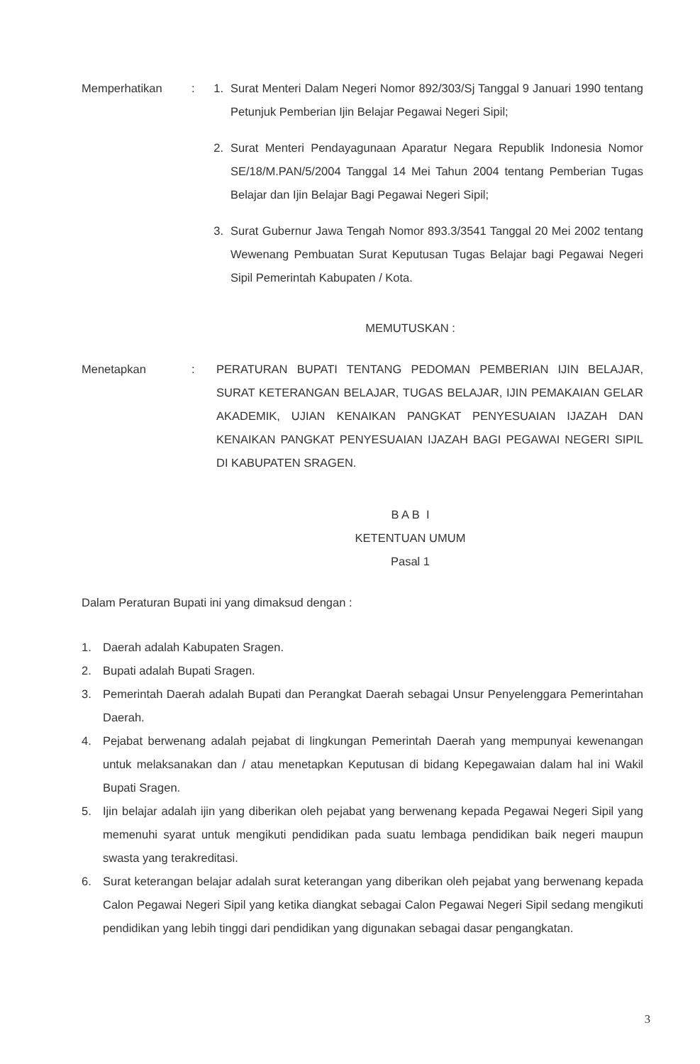Memperhatikan : 1. Surat Menteri Dalam Negeri Nomor 892/303/Sj Tanggal 9 Januari 1990 tentang Petunjuk Pemberian Ijin Belajar Pegawai Negeri Sipil;
2. Surat Menteri Pendayagunaan Aparatur Negara Republik Indonesia Nomor SE/18/M.PAN/5/2004 Tanggal 14 Mei Tahun 2004 tentang Pemberian Tugas Belajar dan Ijin Belajar Bagi Pegawai Negeri Sipil;
3. Surat Gubernur Jawa Tengah Nomor 893.3/3541 Tanggal 20 Mei 2002 tentang Wewenang Pembuatan Surat Keputusan Tugas Belajar bagi Pegawai Negeri Sipil Pemerintah Kabupaten / Kota.
MEMUTUSKAN :
Menetapkan : PERATURAN BUPATI TENTANG PEDOMAN PEMBERIAN IJIN BELAJAR, SURAT KETERANGAN BELAJAR, TUGAS BELAJAR, IJIN PEMAKAIAN GELAR AKADEMIK, UJIAN KENAIKAN PANGKAT PENYESUAIAN IJAZAH DAN KENAIKAN PANGKAT PENYESUAIAN IJAZAH BAGI PEGAWAI NEGERI SIPIL DI KABUPATEN SRAGEN.
B A B I
KETENTUAN UMUM
Pasal 1
Dalam Peraturan Bupati ini yang dimaksud dengan :
1. Daerah adalah Kabupaten Sragen.
2. Bupati adalah Bupati Sragen.
3. Pemerintah Daerah adalah Bupati dan Perangkat Daerah sebagai Unsur Penyelenggara Pemerintahan Daerah.
4. Pejabat berwenang adalah pejabat di lingkungan Pemerintah Daerah yang mempunyai kewenangan untuk melaksanakan dan / atau menetapkan Keputusan di bidang Kepegawaian dalam hal ini Wakil Bupati Sragen.
5. Ijin belajar adalah ijin yang diberikan oleh pejabat yang berwenang kepada Pegawai Negeri Sipil yang memenuhi syarat untuk mengikuti pendidikan pada suatu lembaga pendidikan baik negeri maupun swasta yang terakreditasi.
6. Surat keterangan belajar adalah surat keterangan yang diberikan oleh pejabat yang berwenang kepada Calon Pegawai Negeri Sipil yang ketika diangkat sebagai Calon Pegawai Negeri Sipil sedang mengikuti pendidikan yang lebih tinggi dari pendidikan yang digunakan sebagai dasar pengangkatan.
3